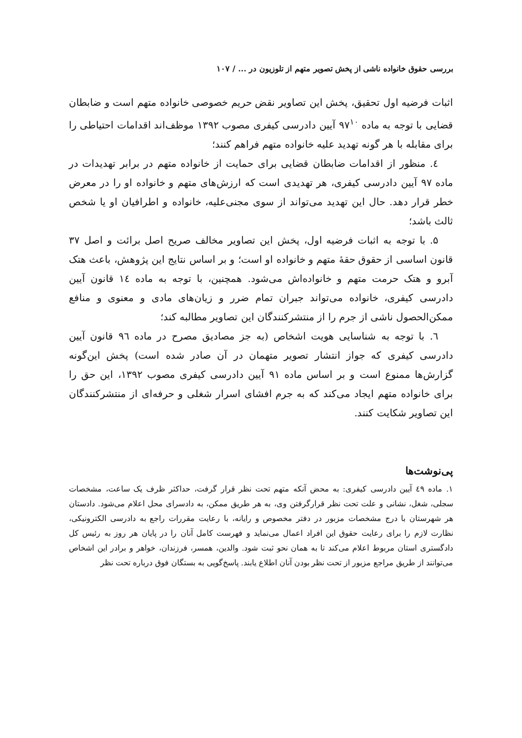بررسی حقوق خانواده ناشی از پخش تصویر متهم از تلوزیون در ... / ۱۰۷
اثبات فرضیه اول تحقیق، پخش این تصاویر نقض حریم خصوصی خانواده متهم است و ضابطان قضایی با توجه به ماده ۹۷<sup>۱۰</sup> آیین دادرسی کیفری مصوب ۱۳۹۲ موظف‌اند اقدامات احتیاطی را برای مقابله با هر گونه تهدید علیه خانواده متهم فراهم کنند؛
٤. منظور از اقدامات ضابطان قضایی برای حمایت از خانواده متهم در برابر تهدیدات در ماده ۹۷ آیین دادرسی کیفری، هر تهدیدی است که ارزش‌های متهم و خانواده او را در معرض خطر قرار دهد. حال این تهدید می‌تواند از سوی مجنی‌علیه، خانواده و اطرافیان او یا شخص ثالث باشد؛
۵. با توجه به اثبات فرضیه اول، پخش این تصاویر مخالف صریح اصل برائت و اصل ۳۷ قانون اساسی از حقوق حقهٔ متهم و خانواده او است؛ و بر اساس نتایج این پژوهش، باعث هتک آبرو و هتک حرمت متهم و خانواده‌اش می‌شود. همچنین، با توجه به ماده ١٤ قانون آیین دادرسی کیفری، خانواده می‌تواند جبران تمام ضرر و زیان‌های مادی و معنوی و منافع ممکن‌الحصول ناشی از جرم را از منتشرکنندگان این تصاویر مطالبه کند؛
٦. با توجه به شناسایی هویت اشخاص (به جز مصادیق مصرح در ماده ۹٦ قانون آیین دادرسی کیفری که جواز انتشار تصویر متهمان در آن صادر شده است) پخش این‌گونه گزارش‌ها ممنوع است و بر اساس ماده ۹۱ آیین دادرسی کیفری مصوب ۱۳۹۲، این حق را برای خانواده متهم ایجاد می‌کند که به جرم افشای اسرار شغلی و حرفه‌ای از منتشرکنندگان این تصاویر شکایت کنند.
پی‌نوشت‌ها
۱. ماده ٤٩ آیین دادرسی کیفری: به محض آنکه متهم تحت نظر قرار گرفت، حداکثر ظرف یک ساعت، مشخصات سجلی، شغل، نشانی و علت تحت نظر قرارگرفتن وی، به هر طریق ممکن، به دادسرای محل اعلام می‌شود. دادستان هر شهرستان با درج مشخصات مزبور در دفتر مخصوص و رایانه، با رعایت مقررات راجع به دادرسی الکترونیکی، نظارت لازم را برای رعایت حقوق این افراد اعمال می‌نماید و فهرست کامل آنان را در پایان هر روز به رئیس کل دادگستری استان مربوط اعلام می‌کند تا به همان نحو ثبت شود. والدین، همسر، فرزندان، خواهر و برادر این اشخاص می‌توانند از طریق مراجع مزبور از تحت نظر بودن آنان اطلاع یابند. پاسخ‌گویی به بستگان فوق درباره تحت نظر